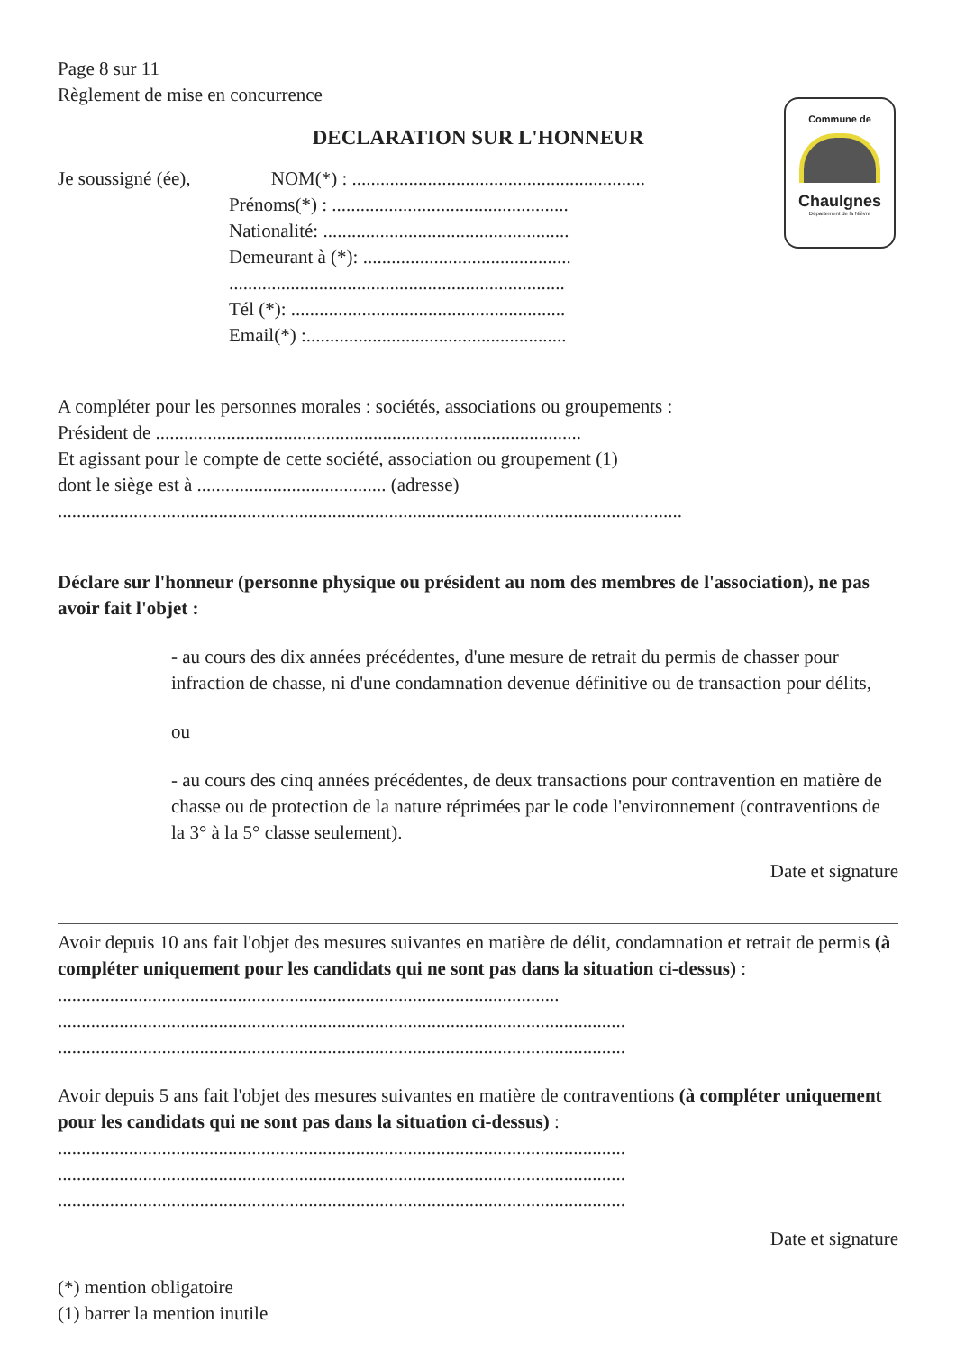Commune de
Chaulgnes
Département de la Nièvre
Page 8 sur 11
Règlement de mise en concurrence
DECLARATION SUR L'HONNEUR
Je soussigné (ée), NOM(*) : ..............................................................
Prénoms(*) : ..................................................
Nationalité: ....................................................
Demeurant à (*): ............................................
.......................................................................
Tél (*): ..........................................................
Email(*) :.......................................................
A compléter pour les personnes morales : sociétés, associations ou groupements :
Président de ..........................................................................................
Et agissant pour le compte de cette société, association ou groupement (1)
dont le siège est à ........................................ (adresse)
....................................................................................................................................
Déclare sur l'honneur (personne physique ou président au nom des membres de l'association), ne pas avoir fait l'objet :
- au cours des dix années précédentes, d'une mesure de retrait du permis de chasser pour infraction de chasse, ni d'une condamnation devenue définitive ou de transaction pour délits,
ou
- au cours des cinq années précédentes, de deux transactions pour contravention en matière de chasse ou de protection de la nature réprimées par le code l'environnement (contraventions de la 3° à la 5° classe seulement).
Date et signature
Avoir depuis 10 ans fait l'objet des mesures suivantes en matière de délit, condamnation et retrait de permis (à compléter uniquement pour les candidats qui ne sont pas dans la situation ci-dessus) : ..........................................................................................................
........................................................................................................................
........................................................................................................................
Avoir depuis 5 ans fait l'objet des mesures suivantes en matière de contraventions (à compléter uniquement pour les candidats qui ne sont pas dans la situation ci-dessus) :
........................................................................................................................
........................................................................................................................
........................................................................................................................
Date et signature
(*) mention obligatoire
(1) barrer la mention inutile